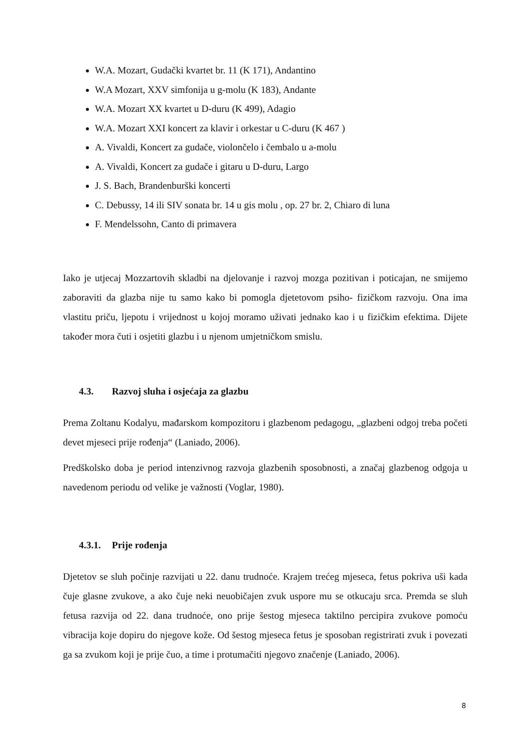W.A. Mozart, Gudački kvartet br. 11 (K 171), Andantino
W.A Mozart, XXV simfonija u g-molu (K 183), Andante
W.A. Mozart XX kvartet u D-duru (K 499), Adagio
W.A. Mozart XXI koncert za klavir i orkestar u C-duru (K 467 )
A. Vivaldi, Koncert za gudače, violončelo i čembalo u a-molu
A. Vivaldi, Koncert za gudače i gitaru u D-duru, Largo
J. S. Bach, Brandenburški koncerti
C. Debussy, 14 ili SIV sonata br. 14 u gis molu , op. 27 br. 2, Chiaro di luna
F. Mendelssohn, Canto di primavera
Iako je utjecaj Mozzartovih skladbi na djelovanje i razvoj mozga pozitivan i poticajan, ne smijemo zaboraviti da glazba nije tu samo kako bi pomogla djetetovom psiho- fizičkom razvoju. Ona ima vlastitu priču, ljepotu i vrijednost u kojoj moramo uživati jednako kao i u fizičkim efektima. Dijete također mora čuti i osjetiti glazbu i u njenom umjetničkom smislu.
4.3. Razvoj sluha i osjećaja za glazbu
Prema Zoltanu Kodalyu, mađarskom kompozitoru i glazbenom pedagogu, „glazbeni odgoj treba početi devet mjeseci prije rođenja“ (Laniado, 2006).
Predškolsko doba je period intenzivnog razvoja glazbenih sposobnosti, a značaj glazbenog odgoja u navedenom periodu od velike je važnosti (Voglar, 1980).
4.3.1. Prije rođenja
Djetetov se sluh počinje razvijati u 22. danu trudnoće. Krajem trećeg mjeseca, fetus pokriva uši kada čuje glasne zvukove, a ako čuje neki neuobičajen zvuk uspore mu se otkucaju srca. Premda se sluh fetusa razvija od 22. dana trudnoće, ono prije šestog mjeseca taktilno percipira zvukove pomoću vibracija koje dopiru do njegove kože. Od šestog mjeseca fetus je sposoban registrirati zvuk i povezati ga sa zvukom koji je prije čuo, a time i protumačiti njegovo značenje (Laniado, 2006).
8